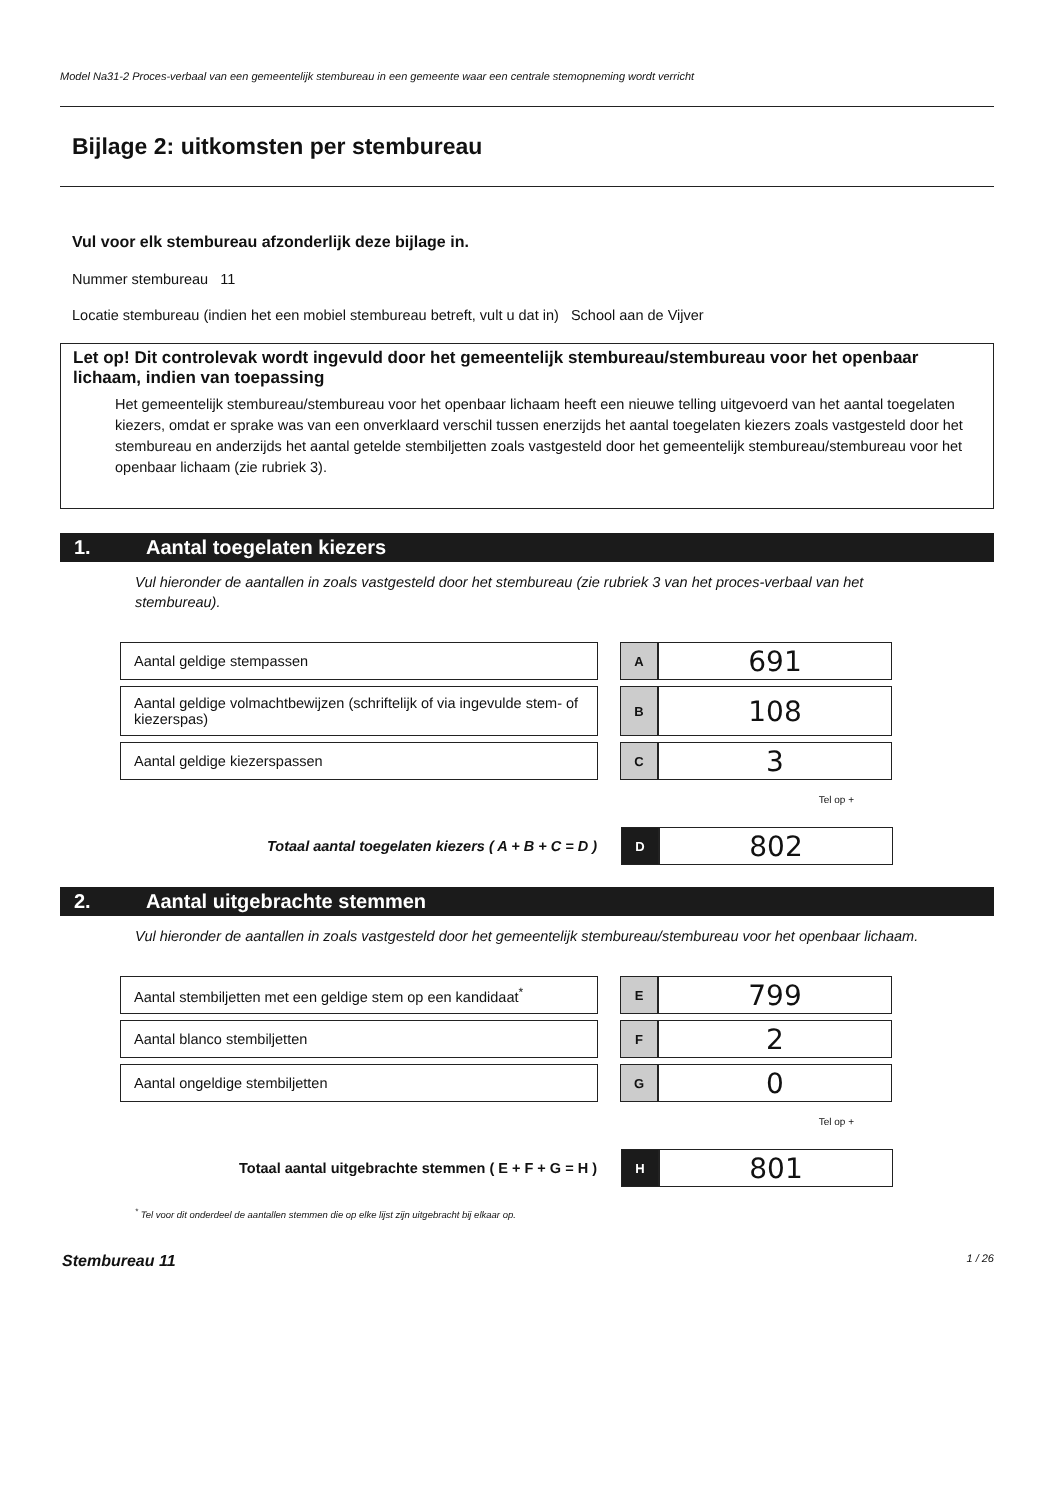Model Na31-2 Proces-verbaal van een gemeentelijk stembureau in een gemeente waar een centrale stemopneming wordt verricht
Bijlage 2: uitkomsten per stembureau
Vul voor elk stembureau afzonderlijk deze bijlage in.
Nummer stembureau 11
Locatie stembureau (indien het een mobiel stembureau betreft, vult u dat in) School aan de Vijver
Let op! Dit controlevak wordt ingevuld door het gemeentelijk stembureau/stembureau voor het openbaar lichaam, indien van toepassing
Het gemeentelijk stembureau/stembureau voor het openbaar lichaam heeft een nieuwe telling uitgevoerd van het aantal toegelaten kiezers, omdat er sprake was van een onverklaard verschil tussen enerzijds het aantal toegelaten kiezers zoals vastgesteld door het stembureau en anderzijds het aantal getelde stembiljetten zoals vastgesteld door het gemeentelijk stembureau/stembureau voor het openbaar lichaam (zie rubriek 3).
1. Aantal toegelaten kiezers
Vul hieronder de aantallen in zoals vastgesteld door het stembureau (zie rubriek 3 van het proces-verbaal van het stembureau).
| Aantal geldige stempassen | | A | 691 |
| Aantal geldige volmachtbewijzen (schriftelijk of via ingevulde stem- of kiezerspas) | | B | 108 |
| Aantal geldige kiezerspassen | | C | 3 |
Tel op +
| Totaal aantal toegelaten kiezers ( A + B + C = D ) | | D | 802 |
2. Aantal uitgebrachte stemmen
Vul hieronder de aantallen in zoals vastgesteld door het gemeentelijk stembureau/stembureau voor het openbaar lichaam.
| Aantal stembiljetten met een geldige stem op een kandidaat<sup>*</sup> | | E | 799 |
| Aantal blanco stembiljetten | | F | 2 |
| Aantal ongeldige stembiljetten | | G | 0 |
Tel op +
| Totaal aantal uitgebrachte stemmen ( E + F + G = H ) | | H | 801 |
<sup>*</sup> Tel voor dit onderdeel de aantallen stemmen die op elke lijst zijn uitgebracht bij elkaar op.
Stembureau 11 1 / 26